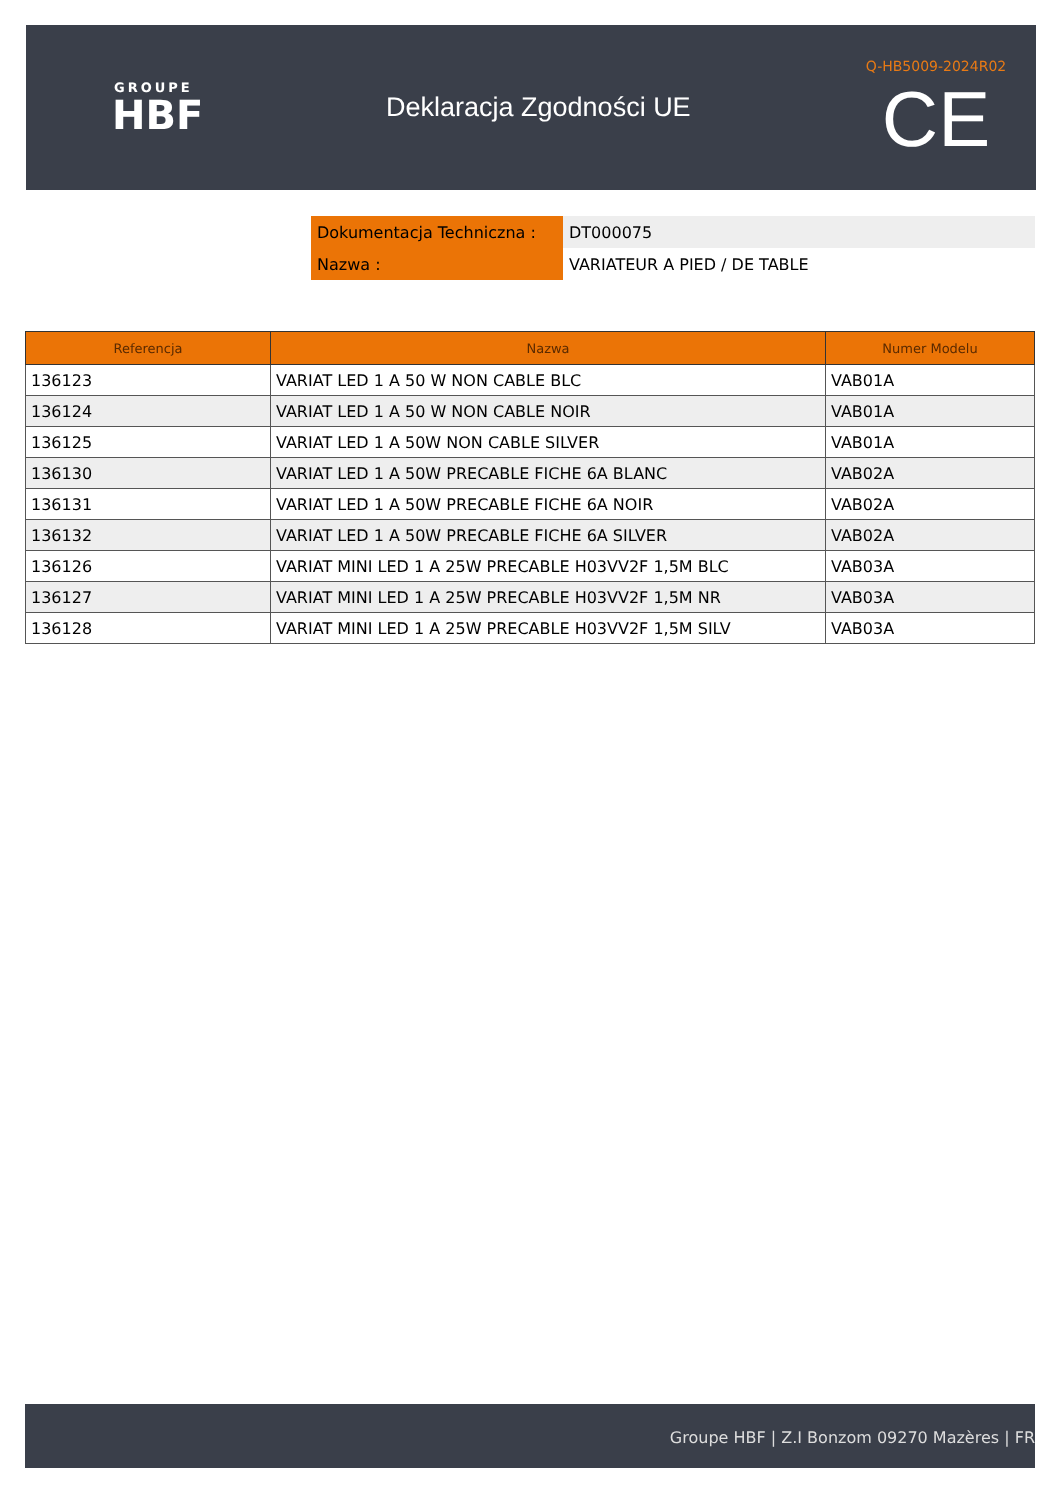GROUPE
HBF
Deklaracja Zgodności UE
Q-HB5009-2024R02
CE
| Dokumentacja Techniczna : | DT000075 |
| Nazwa : | VARIATEUR A PIED / DE TABLE |
| Referencja | Nazwa | Numer Modelu |
| --- | --- | --- |
| 136123 | VARIAT LED 1 A 50 W NON CABLE BLC | VAB01A |
| 136124 | VARIAT LED 1 A 50 W NON CABLE NOIR | VAB01A |
| 136125 | VARIAT LED 1 A 50W NON CABLE SILVER | VAB01A |
| 136130 | VARIAT LED 1 A 50W PRECABLE FICHE 6A BLANC | VAB02A |
| 136131 | VARIAT LED 1 A 50W PRECABLE FICHE 6A NOIR | VAB02A |
| 136132 | VARIAT LED 1 A 50W PRECABLE FICHE 6A SILVER | VAB02A |
| 136126 | VARIAT MINI LED 1 A 25W PRECABLE H03VV2F 1,5M BLC | VAB03A |
| 136127 | VARIAT MINI LED 1 A 25W PRECABLE H03VV2F 1,5M NR | VAB03A |
| 136128 | VARIAT MINI LED 1 A 25W PRECABLE H03VV2F 1,5M SILV | VAB03A |
Groupe HBF | Z.I Bonzom 09270 Mazères | FR